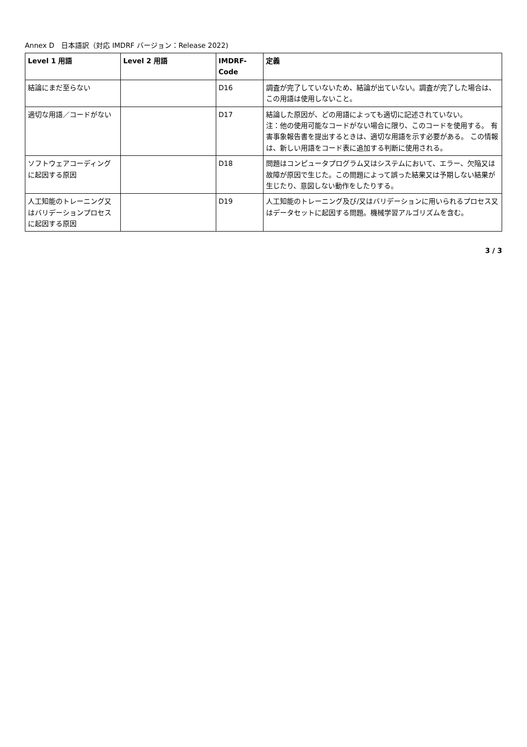Annex D　日本語訳（対応 IMDRF バージョン：Release 2022)
| Level 1 用語 | Level 2 用語 | IMDRF-Code | 定義 |
| --- | --- | --- | --- |
| 結論にまだ至らない | | D16 | 調査が完了していないため、結論が出ていない。調査が完了した場合は、この用語は使用しないこと。 |
| 適切な用語／コードがない | | D17 | 結論した原因が、どの用語によっても適切に記述されていない。 注：他の使用可能なコードがない場合に限り、このコードを使用する。 有害事象報告書を提出するときは、適切な用語を示す必要がある。 この情報は、新しい用語をコード表に追加する判断に使用される。 |
| ソフトウェアコーディングに起因する原因 | | D18 | 問題はコンピュータプログラム又はシステムにおいて、エラー、欠陥又は故障が原因で生じた。この問題によって誤った結果又は予期しない結果が生じたり、意図しない動作をしたりする。 |
| 人工知能のトレーニング又はバリデーションプロセスに起因する原因 | | D19 | 人工知能のトレーニング及び/又はバリデーションに用いられるプロセス又はデータセットに起因する問題。機械学習アルゴリズムを含む。 |
3 / 3